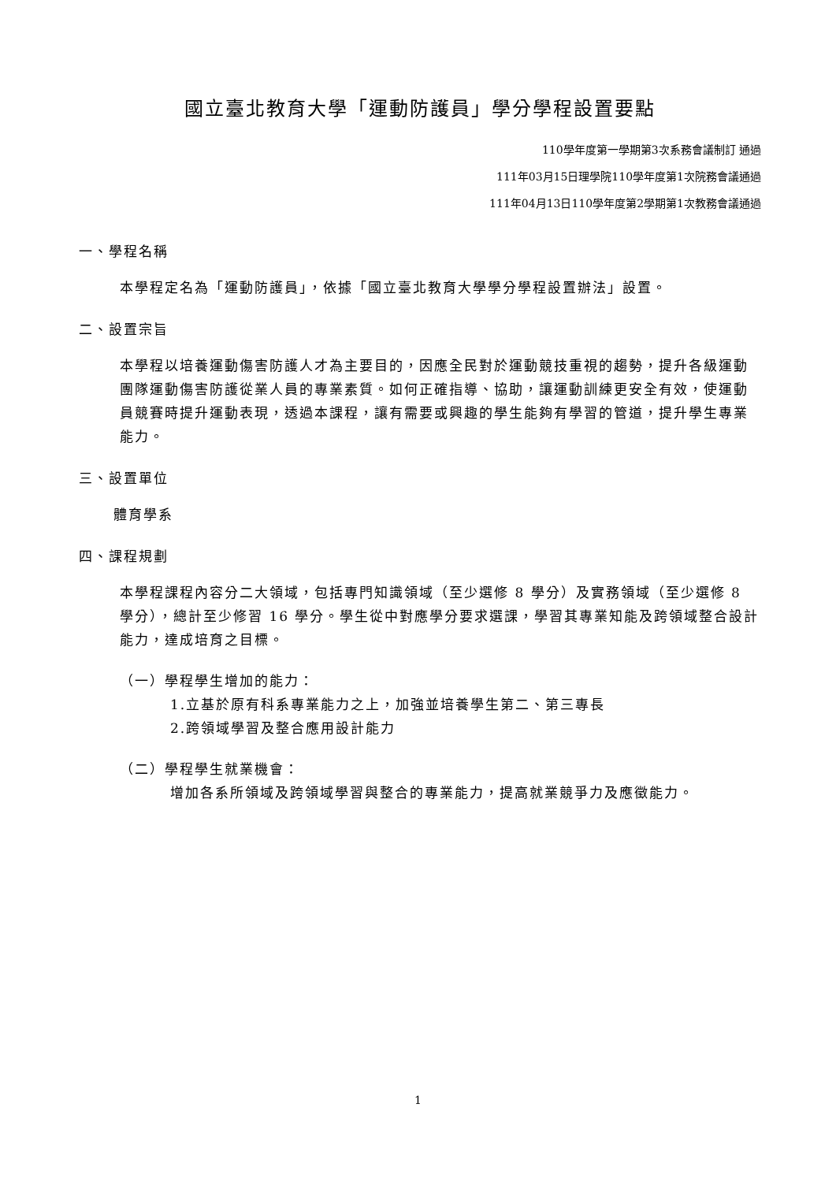國立臺北教育大學「運動防護員」學分學程設置要點
110學年度第一學期第3次系務會議制訂 通過
111年03月15日理學院110學年度第1次院務會議通過
111年04月13日110學年度第2學期第1次教務會議通過
一、學程名稱
本學程定名為「運動防護員」，依據「國立臺北教育大學學分學程設置辦法」設置。
二、設置宗旨
本學程以培養運動傷害防護人才為主要目的，因應全民對於運動競技重視的趨勢，提升各級運動團隊運動傷害防護從業人員的專業素質。如何正確指導、協助，讓運動訓練更安全有效，使運動員競賽時提升運動表現，透過本課程，讓有需要或興趣的學生能夠有學習的管道，提升學生專業能力。
三、設置單位
體育學系
四、課程規劃
本學程課程內容分二大領域，包括專門知識領域（至少選修 8 學分）及實務領域（至少選修 8 學分），總計至少修習 16 學分。學生從中對應學分要求選課，學習其專業知能及跨領域整合設計能力，達成培育之目標。
（一）學程學生增加的能力：
1.立基於原有科系專業能力之上，加強並培養學生第二、第三專長
2.跨領域學習及整合應用設計能力
（二）學程學生就業機會：
增加各系所領域及跨領域學習與整合的專業能力，提高就業競爭力及應徵能力。
1